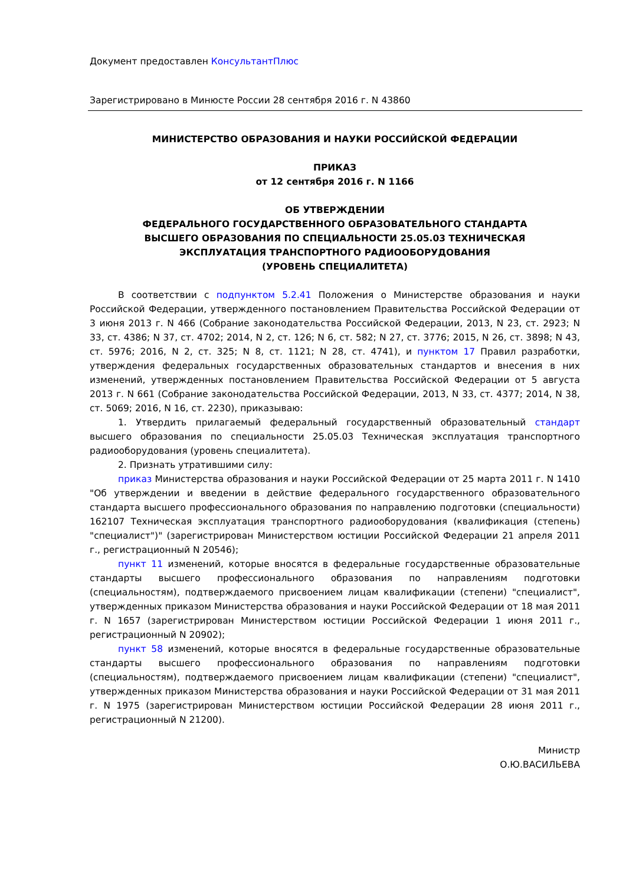Документ предоставлен КонсультантПлюс
Зарегистрировано в Минюсте России 28 сентября 2016 г. N 43860
МИНИСТЕРСТВО ОБРАЗОВАНИЯ И НАУКИ РОССИЙСКОЙ ФЕДЕРАЦИИ
ПРИКАЗ
от 12 сентября 2016 г. N 1166
ОБ УТВЕРЖДЕНИИ
ФЕДЕРАЛЬНОГО ГОСУДАРСТВЕННОГО ОБРАЗОВАТЕЛЬНОГО СТАНДАРТА
ВЫСШЕГО ОБРАЗОВАНИЯ ПО СПЕЦИАЛЬНОСТИ 25.05.03 ТЕХНИЧЕСКАЯ
ЭКСПЛУАТАЦИЯ ТРАНСПОРТНОГО РАДИООБОРУДОВАНИЯ
(УРОВЕНЬ СПЕЦИАЛИТЕТА)
В соответствии с подпунктом 5.2.41 Положения о Министерстве образования и науки Российской Федерации, утвержденного постановлением Правительства Российской Федерации от 3 июня 2013 г. N 466 (Собрание законодательства Российской Федерации, 2013, N 23, ст. 2923; N 33, ст. 4386; N 37, ст. 4702; 2014, N 2, ст. 126; N 6, ст. 582; N 27, ст. 3776; 2015, N 26, ст. 3898; N 43, ст. 5976; 2016, N 2, ст. 325; N 8, ст. 1121; N 28, ст. 4741), и пунктом 17 Правил разработки, утверждения федеральных государственных образовательных стандартов и внесения в них изменений, утвержденных постановлением Правительства Российской Федерации от 5 августа 2013 г. N 661 (Собрание законодательства Российской Федерации, 2013, N 33, ст. 4377; 2014, N 38, ст. 5069; 2016, N 16, ст. 2230), приказываю:
1. Утвердить прилагаемый федеральный государственный образовательный стандарт высшего образования по специальности 25.05.03 Техническая эксплуатация транспортного радиооборудования (уровень специалитета).
2. Признать утратившими силу:
приказ Министерства образования и науки Российской Федерации от 25 марта 2011 г. N 1410 "Об утверждении и введении в действие федерального государственного образовательного стандарта высшего профессионального образования по направлению подготовки (специальности) 162107 Техническая эксплуатация транспортного радиооборудования (квалификация (степень) "специалист")" (зарегистрирован Министерством юстиции Российской Федерации 21 апреля 2011 г., регистрационный N 20546);
пункт 11 изменений, которые вносятся в федеральные государственные образовательные стандарты высшего профессионального образования по направлениям подготовки (специальностям), подтверждаемого присвоением лицам квалификации (степени) "специалист", утвержденных приказом Министерства образования и науки Российской Федерации от 18 мая 2011 г. N 1657 (зарегистрирован Министерством юстиции Российской Федерации 1 июня 2011 г., регистрационный N 20902);
пункт 58 изменений, которые вносятся в федеральные государственные образовательные стандарты высшего профессионального образования по направлениям подготовки (специальностям), подтверждаемого присвоением лицам квалификации (степени) "специалист", утвержденных приказом Министерства образования и науки Российской Федерации от 31 мая 2011 г. N 1975 (зарегистрирован Министерством юстиции Российской Федерации 28 июня 2011 г., регистрационный N 21200).
Министр
О.Ю.ВАСИЛЬЕВА